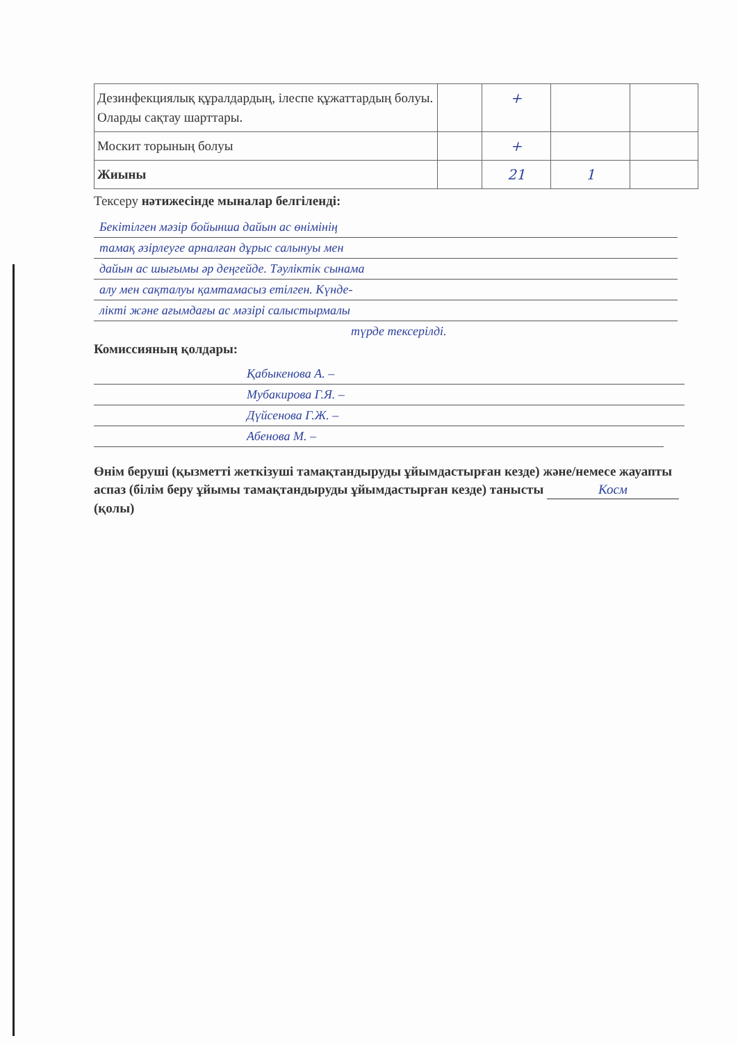| Дезинфекциялық құралдардың, ілеспе құжаттардың болуы. Оларды сақтау шарттары. | | + | | |
| Москит торының болуы | | + | | |
| Жиыны | | 21 | 1 | |
Тексеру нәтижесінде мыналар белгіленді:
Бекітілген мәзір бойынша дайын ас өнімінің
тамақ әзірлеуге арналған дұрыс салынуы мен
дайын ас шығымы әр деңгейде. Тәуліктік сынама
алу мен сақталуы қамтамасыз етілген. Күнде-
лікті және ағымдағы ас мәзірі салыстырмалы
түрде тексерілді.
Комиссияның қолдары:
Қабыкенова А. –
Мубакирова Г.Я. –
Дүйсенова Г.Ж. –
Абенова М. –
Өнім беруші (қызметті жеткізуші тамақтандыруды ұйымдастырған кезде) және/немесе жауапты аспаз (білім беру ұйымы тамақтандыруды ұйымдастырған кезде) танысты Косм (қолы)